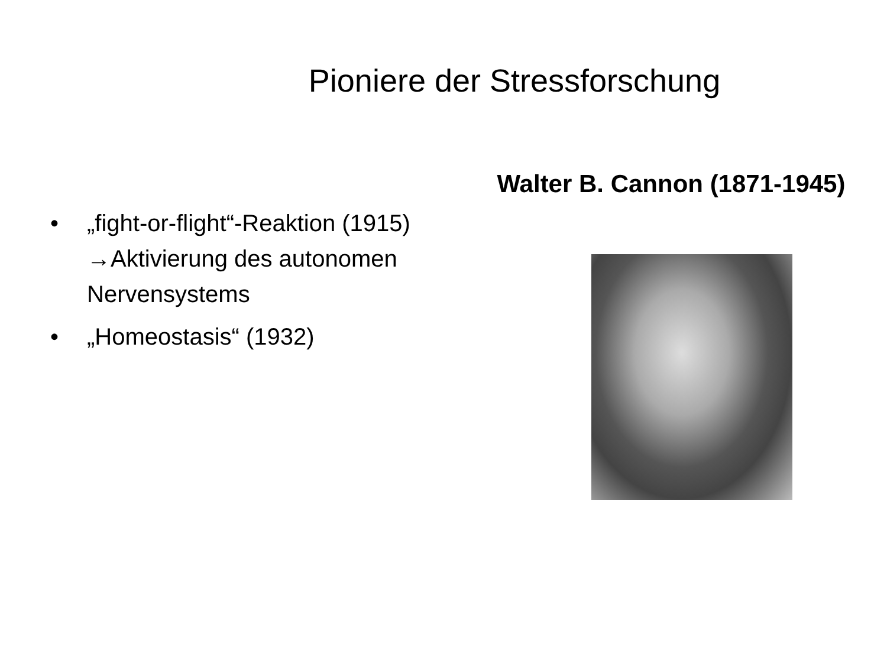Pioniere der Stressforschung
• „fight-or-flight“-Reaktion (1915)
→Aktivierung des autonomen Nervensystems
• „Homeostasis“ (1932)
Walter B. Cannon (1871-1945)